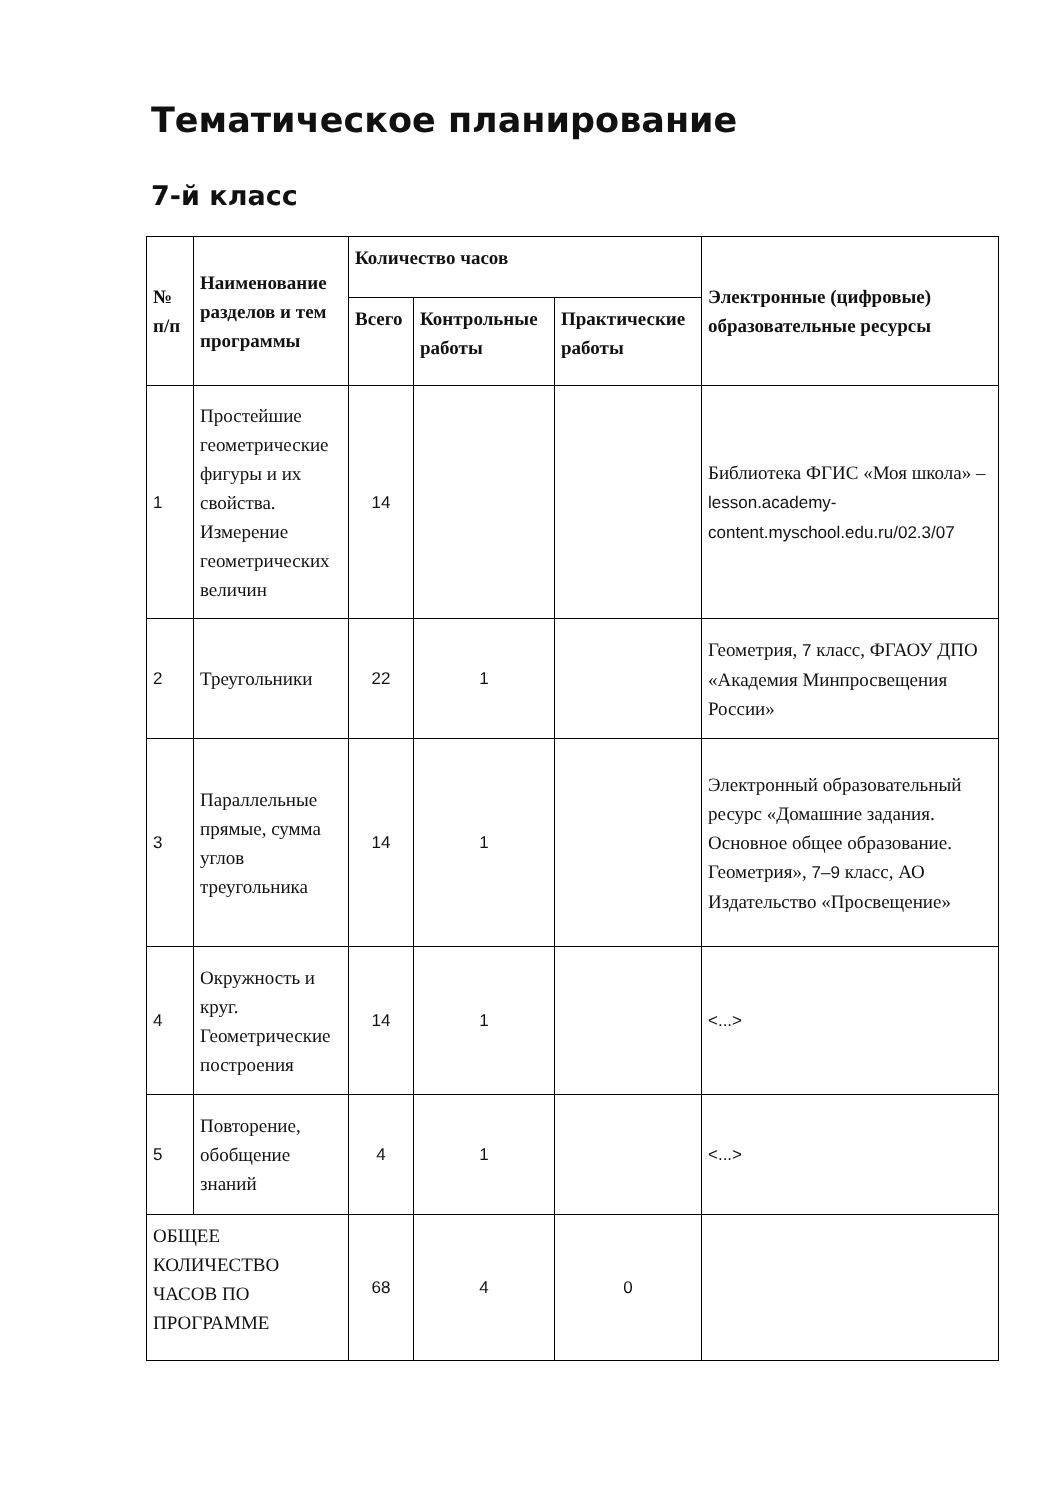Тематическое планирование
7-й класс
| № п/п | Наименование разделов и тем программы | Количество часов | | | Электронные (цифровые) образовательные ресурсы |
| --- | --- | --- | --- | --- | --- |
| | | Всего | Контрольные работы | Практические работы | |
| 1 | Простейшие геометрические фигуры и их свойства. Измерение геометрических величин | 14 | | | Библиотека ФГИС «Моя школа» – lesson.academy-content.myschool.edu.ru/02.3/07 |
| 2 | Треугольники | 22 | 1 | | Геометрия, 7 класс, ФГАОУ ДПО «Академия Минпросвещения России» |
| 3 | Параллельные прямые, сумма углов треугольника | 14 | 1 | | Электронный образовательный ресурс «Домашние задания. Основное общее образование. Геометрия», 7–9 класс, АО Издательство «Просвещение» |
| 4 | Окружность и круг. Геометрические построения | 14 | 1 | | <...> |
| 5 | Повторение, обобщение знаний | 4 | 1 | | <...> |
| ОБЩЕЕ КОЛИЧЕСТВО ЧАСОВ ПО ПРОГРАММЕ | | 68 | 4 | 0 | |